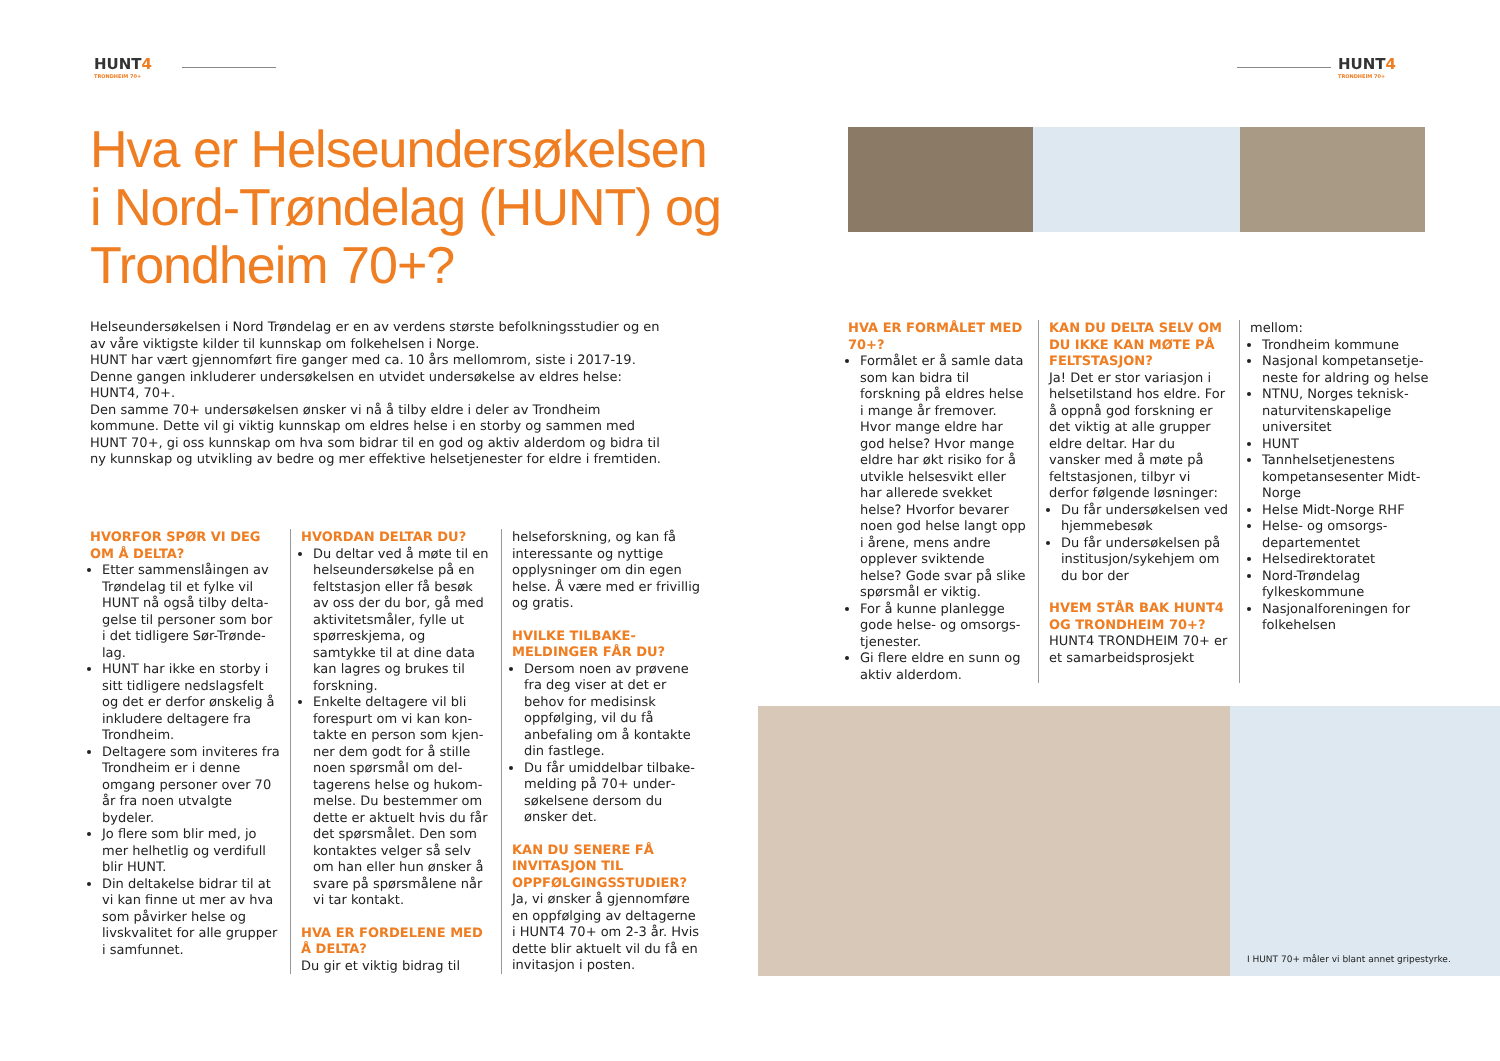HUNT4
TRONDHEIM 70+
Hva er Helseundersøkelsen
i Nord-Trøndelag (HUNT) og
Trondheim 70+?
Helseundersøkelsen i Nord Trøndelag er en av verdens største befolkningsstudier og en av våre viktigste kilder til kunnskap om folkehelsen i Norge.
HUNT har vært gjennomført fire ganger med ca. 10 års mellomrom, siste i 2017-19. Denne gangen inkluderer undersøkelsen en utvidet undersøkelse av eldres helse: HUNT4, 70+.
Den samme 70+ undersøkelsen ønsker vi nå å tilby eldre i deler av Trondheim kommune. Dette vil gi viktig kunnskap om eldres helse i en storby og sammen med HUNT 70+, gi oss kunnskap om hva som bidrar til en god og aktiv alderdom og bidra til ny kunnskap og ut­vikling av bedre og mer effektive helsetjenester for eldre i fremtiden.
HVORFOR SPØR VI DEG OM Å DELTA?
Etter sammenslåingen av Trøndelag til et fylke vil HUNT nå også tilby delta­gelse til personer som bor i det tidligere Sør-Trønde­lag.
HUNT har ikke en storby i sitt tidligere nedslagsfelt og det er derfor ønskelig å inkludere deltagere fra Trondheim.
Deltagere som inviteres fra Trondheim er i denne omgang personer over 70 år fra noen utvalgte bydeler.
Jo flere som blir med, jo mer helhetlig og verdifull blir HUNT.
Din deltakelse bidrar til at vi kan finne ut mer av hva som påvirker helse og livskvalitet for alle grupper i samfunnet.
HVORDAN DELTAR DU?
Du deltar ved å møte til en helseundersøkelse på en feltstasjon eller få besøk av oss der du bor, gå med aktivitetsmåler, fylle ut spørreskjema, og samtykke til at dine data kan lagres og brukes til forskning.
Enkelte deltagere vil bli forespurt om vi kan kon­takte en person som kjen­ner dem godt for å stille noen spørsmål om del­tagerens helse og hukom­melse. Du bestemmer om dette er aktuelt hvis du får det spørsmålet. Den som kontaktes velger så selv om han eller hun ønsker å svare på spørsmålene når vi tar kontakt.
HVA ER FORDELENE MED Å DELTA?
Du gir et viktig bidrag til
helseforskning, og kan få interessante og nyttige opplysninger om din egen helse. Å være med er frivillig og gratis.
HVILKE TILBAKE­MELDINGER FÅR DU?
Dersom noen av prøvene fra deg viser at det er behov for medisinsk oppfølging, vil du få anbefaling om å kontakte din fastlege.
Du får umiddelbar tilbake­melding på 70+ under­søkelsene dersom du ønsker det.
KAN DU SENERE FÅ INVITASJON TIL OPPFØLGINGSSTUDIER?
Ja, vi ønsker å gjennomføre en oppfølging av deltagerne i HUNT4 70+ om 2-3 år. Hvis dette blir aktuelt vil du få en invitasjon i posten.
HUNT4
TRONDHEIM 70+
HVA ER FORMÅLET MED 70+?
Formålet er å samle data som kan bidra til forskning på eldres helse i mange år fremover. Hvor mange eldre har god helse? Hvor mange eldre har økt risiko for å utvikle helse­svikt eller har allerede svekket helse? Hvorfor bevarer noen god helse langt opp i årene, mens andre opplever sviktende helse? Gode svar på slike spørsmål er viktig.
For å kunne planlegge gode helse- og omsorgs­tjenester.
Gi flere eldre en sunn og aktiv alderdom.
KAN DU DELTA SELV OM DU IKKE KAN MØTE PÅ FELTSTASJON?
Ja! Det er stor variasjon i helsetilstand hos eldre. For å oppnå god forskning er det viktig at alle grupper eldre deltar. Har du vansker med å møte på feltstasjonen, tilbyr vi derfor følgende løsninger:
Du får undersøkelsen ved hjemmebesøk
Du får undersøkelsen på institusjon/sykehjem om du bor der
HVEM STÅR BAK HUNT4 OG TRONDHEIM 70+?
HUNT4 TRONDHEIM 70+ er et samarbeidsprosjekt
mellom:
Trondheim kommune
Nasjonal kompetansetje­neste for aldring og helse
NTNU, Norges teknisk-naturvitenskapelige universitet
HUNT
Tannhelsetjenestens kompetansesenter Midt-Norge
Helse Midt-Norge RHF
Helse- og omsorgs­departementet
Helsedirektoratet
Nord-Trøndelag fylkeskommune
Nasjonalforeningen for folkehelsen
I HUNT 70+ måler vi blant annet gripestyrke.